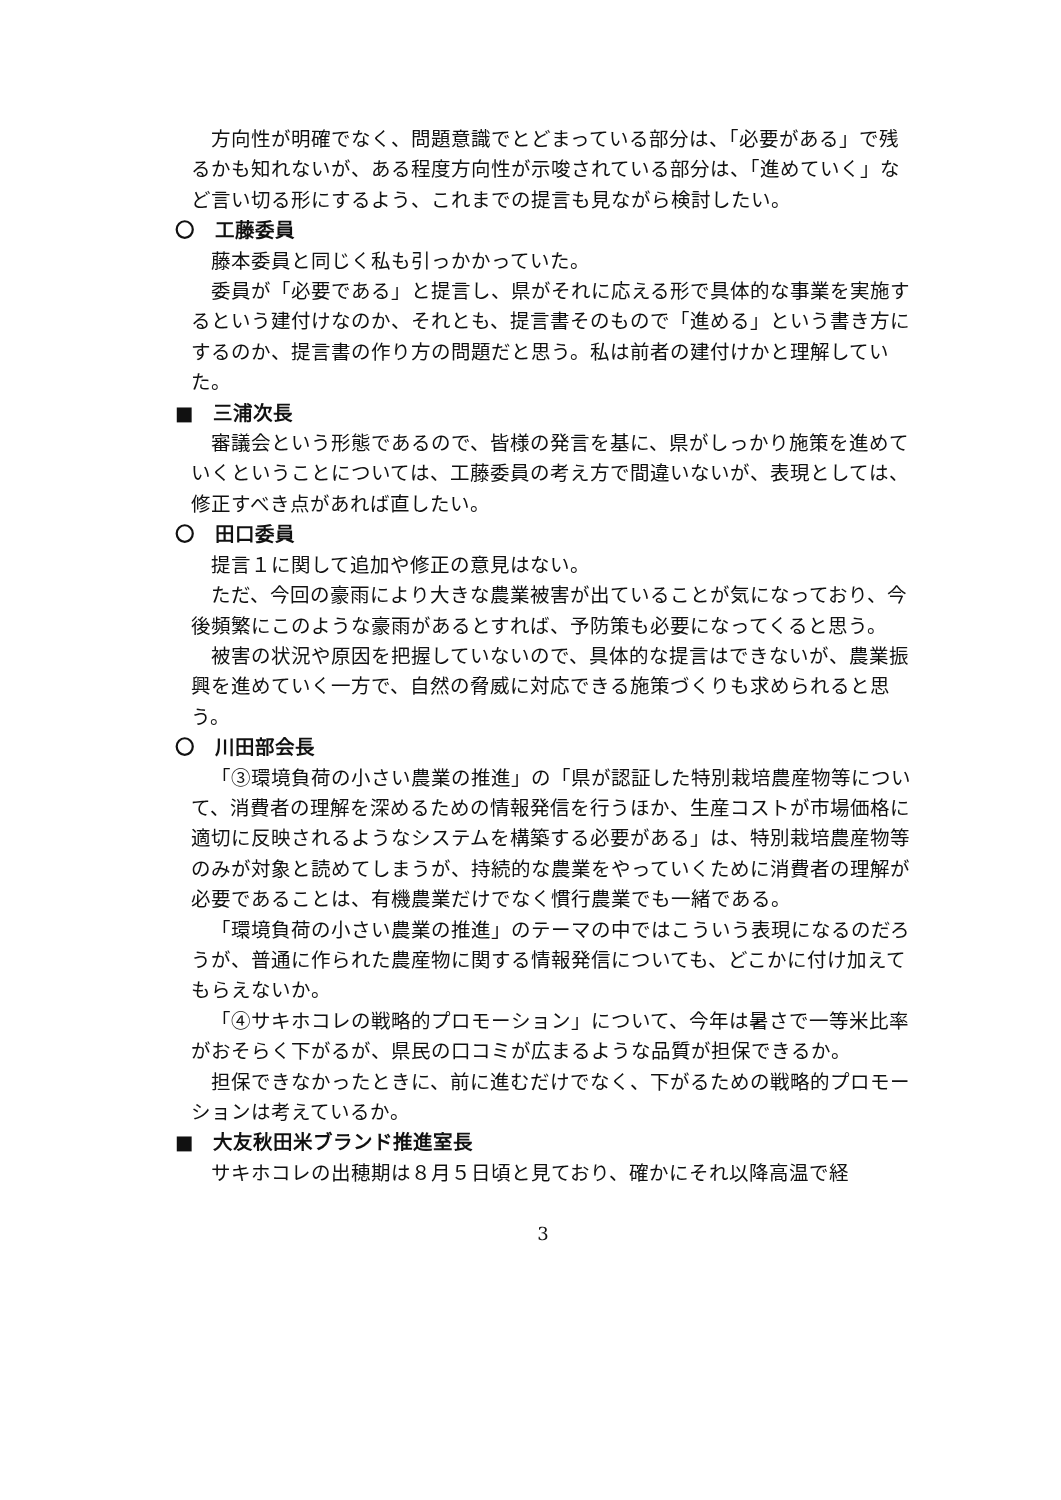方向性が明確でなく、問題意識でとどまっている部分は、「必要がある」で残るかも知れないが、ある程度方向性が示唆されている部分は、「進めていく」など言い切る形にするよう、これまでの提言も見ながら検討したい。
〇　工藤委員
藤本委員と同じく私も引っかかっていた。
委員が「必要である」と提言し、県がそれに応える形で具体的な事業を実施するという建付けなのか、それとも、提言書そのもので「進める」という書き方にするのか、提言書の作り方の問題だと思う。私は前者の建付けかと理解していた。
■　三浦次長
審議会という形態であるので、皆様の発言を基に、県がしっかり施策を進めていくということについては、工藤委員の考え方で間違いないが、表現としては、修正すべき点があれば直したい。
〇　田口委員
提言１に関して追加や修正の意見はない。
ただ、今回の豪雨により大きな農業被害が出ていることが気になっており、今後頻繁にこのような豪雨があるとすれば、予防策も必要になってくると思う。
被害の状況や原因を把握していないので、具体的な提言はできないが、農業振興を進めていく一方で、自然の脅威に対応できる施策づくりも求められると思う。
〇　川田部会長
「③環境負荷の小さい農業の推進」の「県が認証した特別栽培農産物等について、消費者の理解を深めるための情報発信を行うほか、生産コストが市場価格に適切に反映されるようなシステムを構築する必要がある」は、特別栽培農産物等のみが対象と読めてしまうが、持続的な農業をやっていくために消費者の理解が必要であることは、有機農業だけでなく慣行農業でも一緒である。
「環境負荷の小さい農業の推進」のテーマの中ではこういう表現になるのだろうが、普通に作られた農産物に関する情報発信についても、どこかに付け加えてもらえないか。
「④サキホコレの戦略的プロモーション」について、今年は暑さで一等米比率がおそらく下がるが、県民の口コミが広まるような品質が担保できるか。
担保できなかったときに、前に進むだけでなく、下がるための戦略的プロモーションは考えているか。
■　大友秋田米ブランド推進室長
サキホコレの出穂期は８月５日頃と見ており、確かにそれ以降高温で経
3